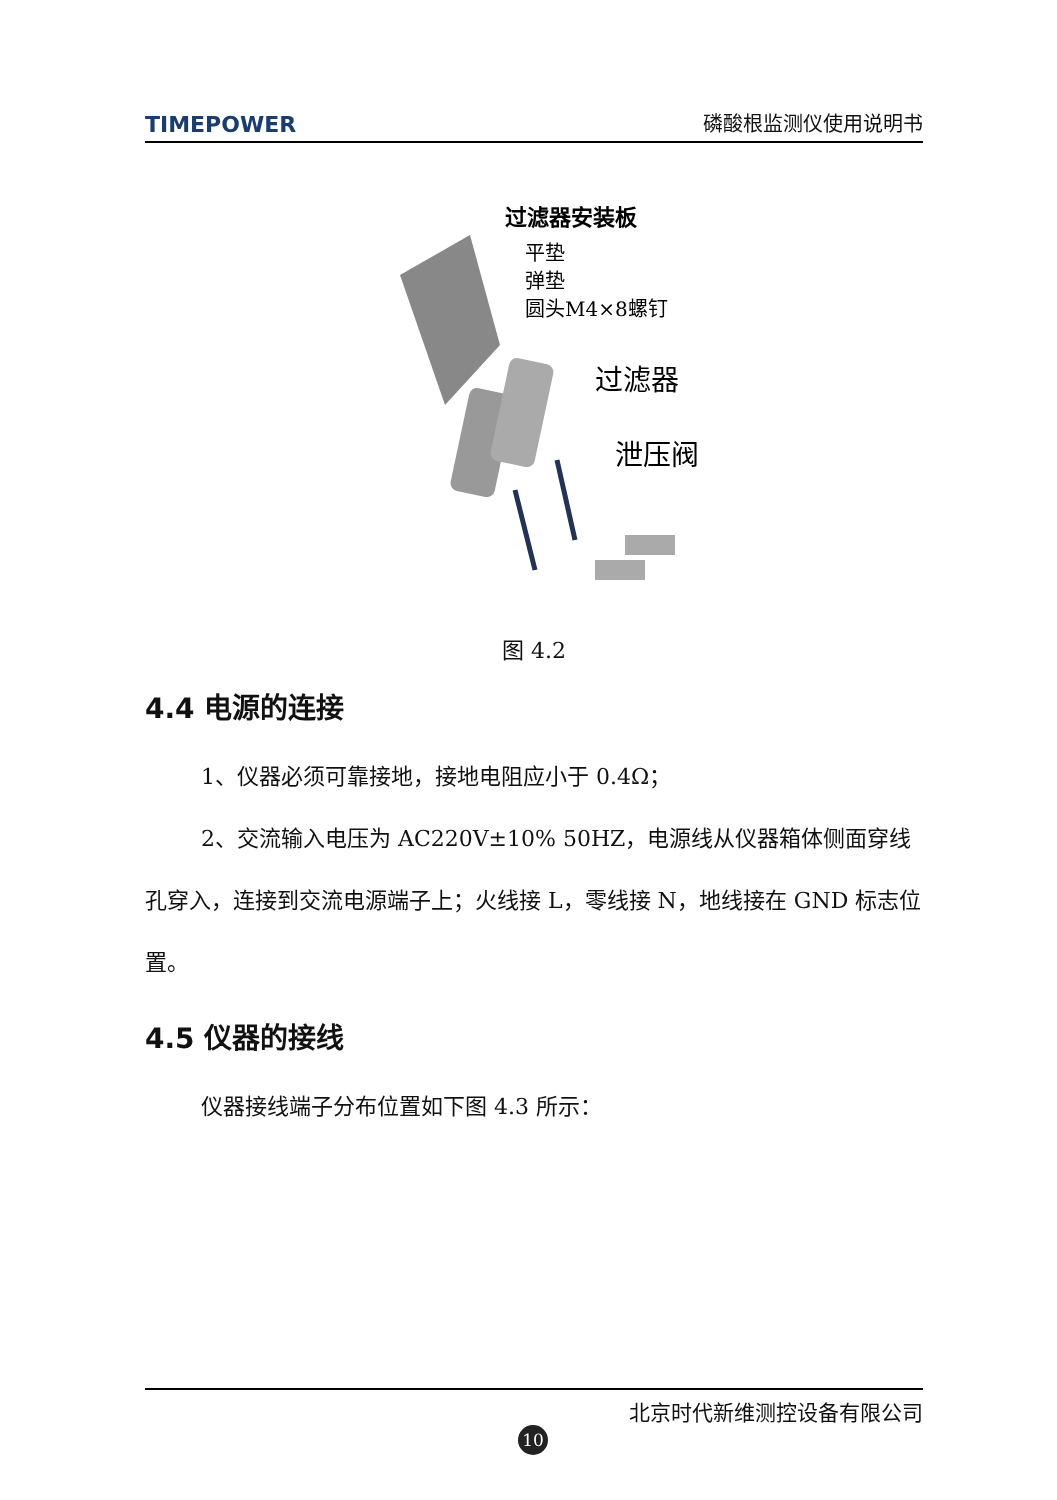TIMEPOWER 磷酸根监测仪使用说明书
过滤器安装板
平垫
弹垫
圆头M4×8螺钉
过滤器
泄压阀
图 4.2
4.4 电源的连接
1、仪器必须可靠接地，接地电阻应小于 0.4Ω；
2、交流输入电压为 AC220V±10% 50HZ，电源线从仪器箱体侧面穿线孔穿入，连接到交流电源端子上；火线接 L，零线接 N，地线接在 GND 标志位置。
4.5 仪器的接线
仪器接线端子分布位置如下图 4.3 所示：
北京时代新维测控设备有限公司
10